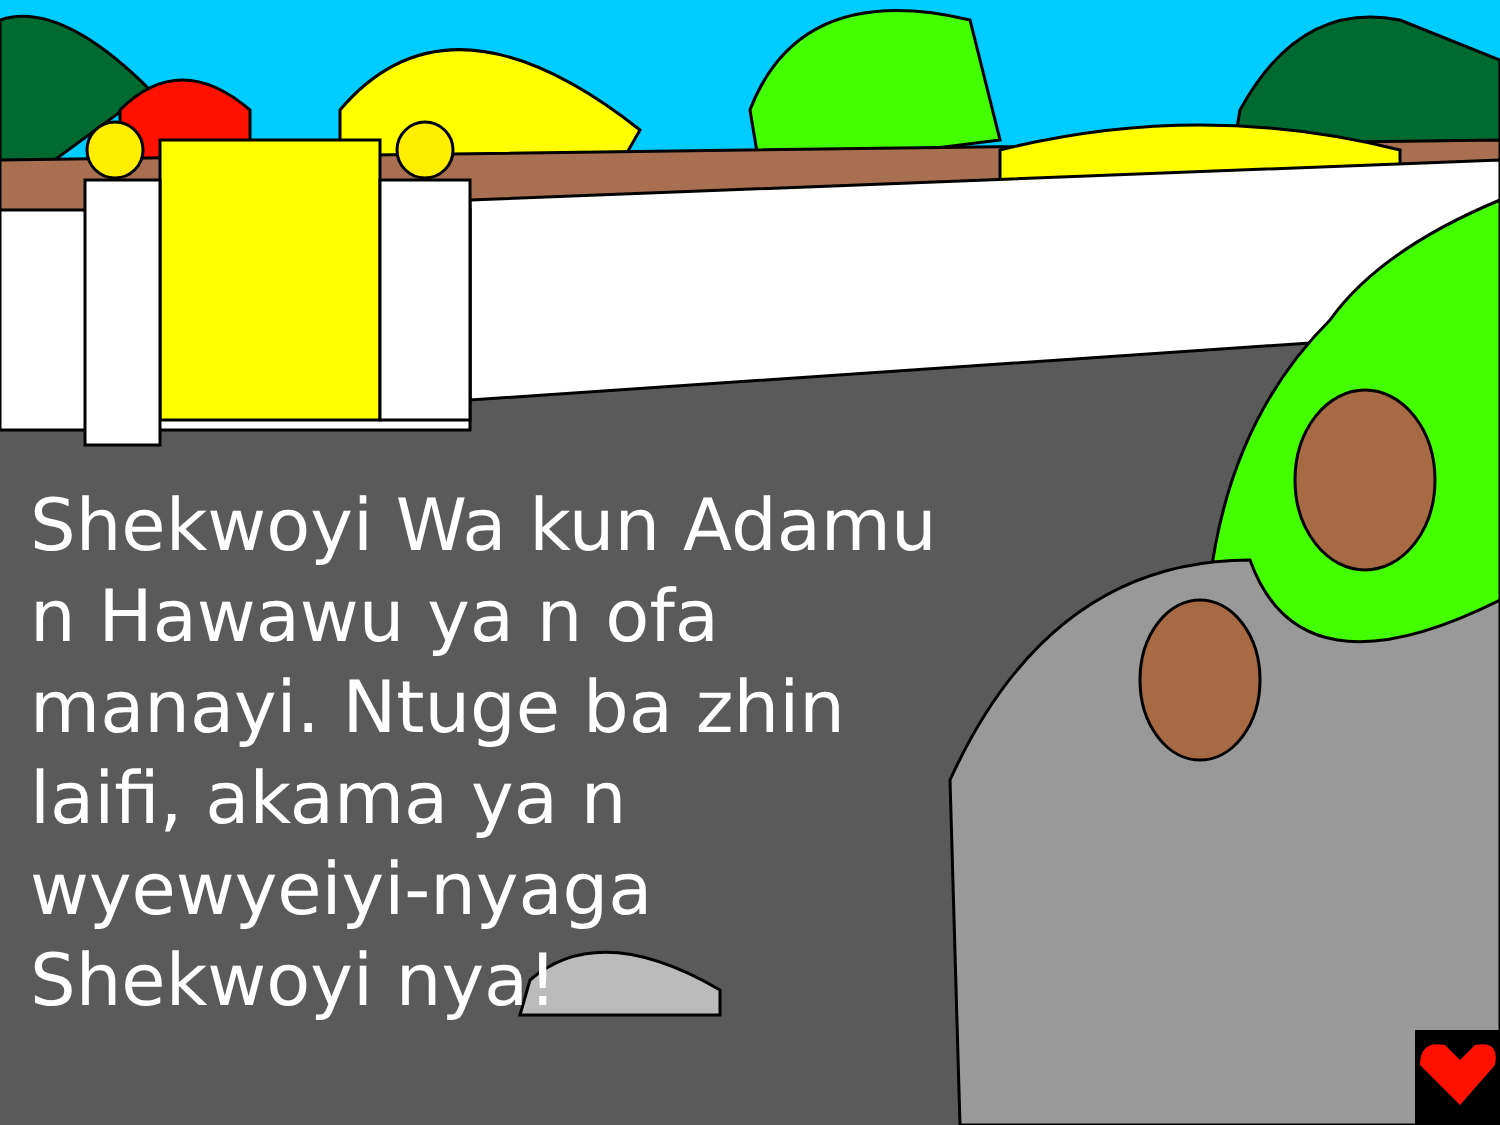Shekwoyi Wa kun Adamu n Hawawu ya n ofa manayi. Ntuge ba zhin laifi, akama ya n wyewyeiyi-nyaga Shekwoyi nya!